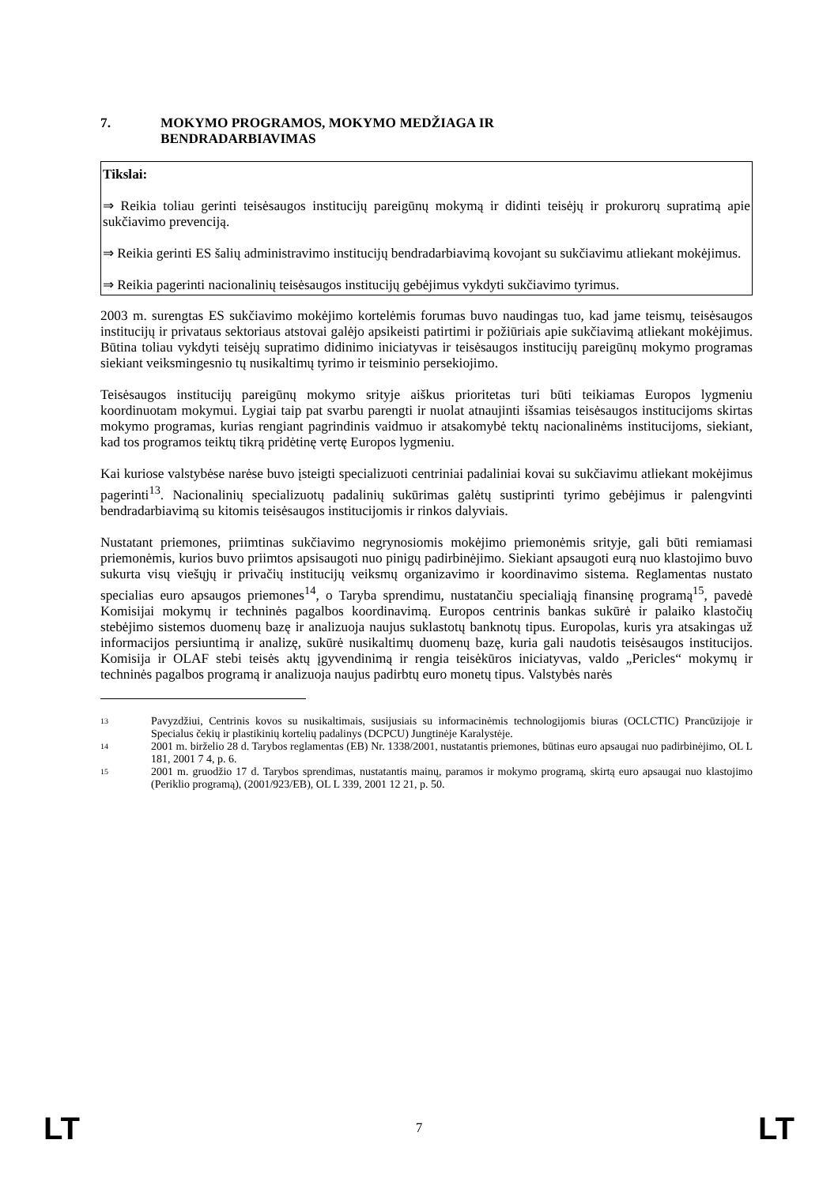7. MOKYMO PROGRAMOS, MOKYMO MEDŽIAGA IR
BENDRADARBIAVIMAS
Tikslai:
⇒ Reikia toliau gerinti teisėsaugos institucijų pareigūnų mokymą ir didinti teisėjų ir prokurorų supratimą apie sukčiavimo prevenciją.
⇒ Reikia gerinti ES šalių administravimo institucijų bendradarbiavimą kovojant su sukčiavimu atliekant mokėjimus.
⇒ Reikia pagerinti nacionalinių teisėsaugos institucijų gebėjimus vykdyti sukčiavimo tyrimus.
2003 m. surengtas ES sukčiavimo mokėjimo kortelėmis forumas buvo naudingas tuo, kad jame teismų, teisėsaugos institucijų ir privataus sektoriaus atstovai galėjo apsikeisti patirtimi ir požiūriais apie sukčiavimą atliekant mokėjimus. Būtina toliau vykdyti teisėjų supratimo didinimo iniciatyvas ir teisėsaugos institucijų pareigūnų mokymo programas siekiant veiksmingesnio tų nusikaltimų tyrimo ir teisminio persekiojimo.
Teisėsaugos institucijų pareigūnų mokymo srityje aiškus prioritetas turi būti teikiamas Europos lygmeniu koordinuotam mokymui. Lygiai taip pat svarbu parengti ir nuolat atnaujinti išsamias teisėsaugos institucijoms skirtas mokymo programas, kurias rengiant pagrindinis vaidmuo ir atsakomybė tektų nacionalinėms institucijoms, siekiant, kad tos programos teiktų tikrą pridėtinę vertę Europos lygmeniu.
Kai kuriose valstybėse narėse buvo įsteigti specializuoti centriniai padaliniai kovai su sukčiavimu atliekant mokėjimus pagerinti<sup>13</sup>. Nacionalinių specializuotų padalinių sukūrimas galėtų sustiprinti tyrimo gebėjimus ir palengvinti bendradarbiavimą su kitomis teisėsaugos institucijomis ir rinkos dalyviais.
Nustatant priemones, priimtinas sukčiavimo negrynosiomis mokėjimo priemonėmis srityje, gali būti remiamasi priemonėmis, kurios buvo priimtos apsisaugoti nuo pinigų padirbinėjimo. Siekiant apsaugoti eurą nuo klastojimo buvo sukurta visų viešųjų ir privačių institucijų veiksmų organizavimo ir koordinavimo sistema. Reglamentas nustato specialias euro apsaugos priemones<sup>14</sup>, o Taryba sprendimu, nustatančiu specialiąją finansinę programą<sup>15</sup>, pavedė Komisijai mokymų ir techninės pagalbos koordinavimą. Europos centrinis bankas sukūrė ir palaiko klastočių stebėjimo sistemos duomenų bazę ir analizuoja naujus suklastotų banknotų tipus. Europolas, kuris yra atsakingas už informacijos persiuntimą ir analizę, sukūrė nusikaltimų duomenų bazę, kuria gali naudotis teisėsaugos institucijos. Komisija ir OLAF stebi teisės aktų įgyvendinimą ir rengia teisėkūros iniciatyvas, valdo „Pericles“ mokymų ir techninės pagalbos programą ir analizuoja naujus padirbtų euro monetų tipus. Valstybės narės
13 Pavyzdžiui, Centrinis kovos su nusikaltimais, susijusiais su informacinėmis technologijomis biuras (OCLCTIC) Prancūzijoje ir Specialus čekių ir plastikinių kortelių padalinys (DCPCU) Jungtinėje Karalystėje.
14 2001 m. birželio 28 d. Tarybos reglamentas (EB) Nr. 1338/2001, nustatantis priemones, būtinas euro apsaugai nuo padirbinėjimo, OL L 181, 2001 7 4, p. 6.
15 2001 m. gruodžio 17 d. Tarybos sprendimas, nustatantis mainų, paramos ir mokymo programą, skirtą euro apsaugai nuo klastojimo (Periklio programą), (2001/923/EB), OL L 339, 2001 12 21, p. 50.
LT 7 LT